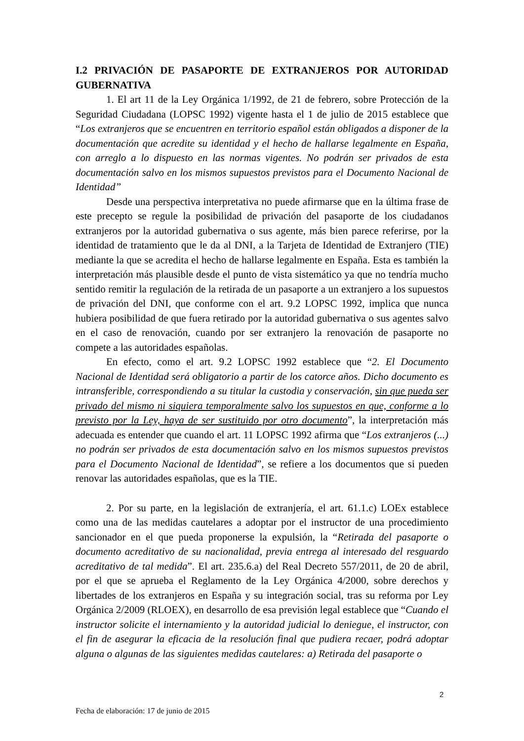I.2 PRIVACIÓN DE PASAPORTE DE EXTRANJEROS POR AUTORIDAD GUBERNATIVA
1. El art 11 de la Ley Orgánica 1/1992, de 21 de febrero, sobre Protección de la Seguridad Ciudadana (LOPSC 1992) vigente hasta el 1 de julio de 2015 establece que “Los extranjeros que se encuentren en territorio español están obligados a disponer de la documentación que acredite su identidad y el hecho de hallarse legalmente en España, con arreglo a lo dispuesto en las normas vigentes. No podrán ser privados de esta documentación salvo en los mismos supuestos previstos para el Documento Nacional de Identidad”
Desde una perspectiva interpretativa no puede afirmarse que en la última frase de este precepto se regule la posibilidad de privación del pasaporte de los ciudadanos extranjeros por la autoridad gubernativa o sus agente, más bien parece referirse, por la identidad de tratamiento que le da al DNI, a la Tarjeta de Identidad de Extranjero (TIE) mediante la que se acredita el hecho de hallarse legalmente en España. Esta es también la interpretación más plausible desde el punto de vista sistemático ya que no tendría mucho sentido remitir la regulación de la retirada de un pasaporte a un extranjero a los supuestos de privación del DNI, que conforme con el art. 9.2 LOPSC 1992, implica que nunca hubiera posibilidad de que fuera retirado por la autoridad gubernativa o sus agentes salvo en el caso de renovación, cuando por ser extranjero la renovación de pasaporte no compete a las autoridades españolas.
En efecto, como el art. 9.2 LOPSC 1992 establece que “2. El Documento Nacional de Identidad será obligatorio a partir de los catorce años. Dicho documento es intransferible, correspondiendo a su titular la custodia y conservación, sin que pueda ser privado del mismo ni siquiera temporalmente salvo los supuestos en que, conforme a lo previsto por la Ley, haya de ser sustituido por otro documento”, la interpretación más adecuada es entender que cuando el art. 11 LOPSC 1992 afirma que “Los extranjeros (...) no podrán ser privados de esta documentación salvo en los mismos supuestos previstos para el Documento Nacional de Identidad”, se refiere a los documentos que si pueden renovar las autoridades españolas, que es la TIE.
2. Por su parte, en la legislación de extranjería, el art. 61.1.c) LOEx establece como una de las medidas cautelares a adoptar por el instructor de una procedimiento sancionador en el que pueda proponerse la expulsión, la “Retirada del pasaporte o documento acreditativo de su nacionalidad, previa entrega al interesado del resguardo acreditativo de tal medida”. El art. 235.6.a) del Real Decreto 557/2011, de 20 de abril, por el que se aprueba el Reglamento de la Ley Orgánica 4/2000, sobre derechos y libertades de los extranjeros en España y su integración social, tras su reforma por Ley Orgánica 2/2009 (RLOEX), en desarrollo de esa previsión legal establece que “Cuando el instructor solicite el internamiento y la autoridad judicial lo deniegue, el instructor, con el fin de asegurar la eficacia de la resolución final que pudiera recaer, podrá adoptar alguna o algunas de las siguientes medidas cautelares: a) Retirada del pasaporte o
2
Fecha de elaboración: 17 de junio de 2015